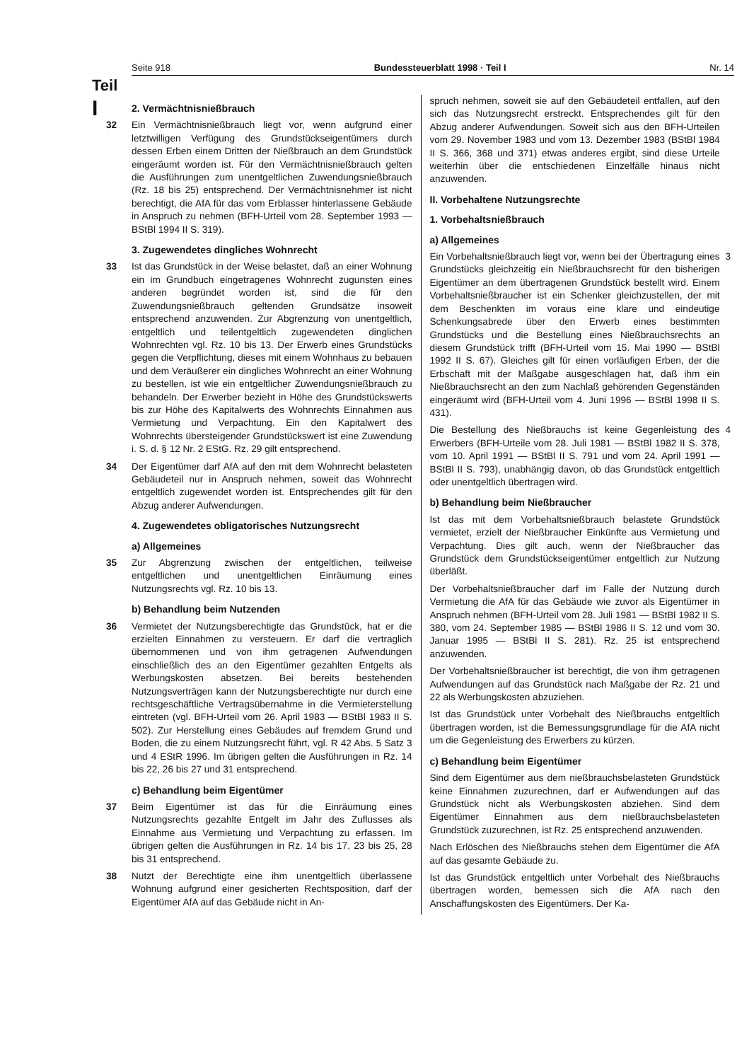Seite 918 Bundessteuerblatt 1998 · Teil I Nr. 14
Teil
I
2. Vermächtnisnießbrauch
32 Ein Vermächtnisnießbrauch liegt vor, wenn aufgrund einer letztwilligen Verfügung des Grundstückseigentümers durch dessen Erben einem Dritten der Nießbrauch an dem Grundstück eingeräumt worden ist. Für den Vermächtnisnießbrauch gelten die Ausführungen zum unentgeltlichen Zuwendungsnießbrauch (Rz. 18 bis 25) entsprechend. Der Vermächtnisnehmer ist nicht berechtigt, die AfA für das vom Erblasser hinterlassene Gebäude in Anspruch zu nehmen (BFH-Urteil vom 28. September 1993 — BStBl 1994 II S. 319).
3. Zugewendetes dingliches Wohnrecht
33 Ist das Grundstück in der Weise belastet, daß an einer Wohnung ein im Grundbuch eingetragenes Wohnrecht zugunsten eines anderen begründet worden ist, sind die für den Zuwendungsnießbrauch geltenden Grundsätze insoweit entsprechend anzuwenden. Zur Abgrenzung von unentgeltlich, entgeltlich und teilentgeltlich zugewendeten dinglichen Wohnrechten vgl. Rz. 10 bis 13. Der Erwerb eines Grundstücks gegen die Verpflichtung, dieses mit einem Wohnhaus zu bebauen und dem Veräußerer ein dingliches Wohnrecht an einer Wohnung zu bestellen, ist wie ein entgeltlicher Zuwendungsnießbrauch zu behandeln. Der Erwerber bezieht in Höhe des Grundstückswerts bis zur Höhe des Kapitalwerts des Wohnrechts Einnahmen aus Vermietung und Verpachtung. Ein den Kapitalwert des Wohnrechts übersteigender Grundstückswert ist eine Zuwendung i. S. d. § 12 Nr. 2 EStG. Rz. 29 gilt entsprechend.
34 Der Eigentümer darf AfA auf den mit dem Wohnrecht belasteten Gebäudeteil nur in Anspruch nehmen, soweit das Wohnrecht entgeltlich zugewendet worden ist. Entsprechendes gilt für den Abzug anderer Aufwendungen.
4. Zugewendetes obligatorisches Nutzungsrecht
a) Allgemeines
35 Zur Abgrenzung zwischen der entgeltlichen, teilweise entgeltlichen und unentgeltlichen Einräumung eines Nutzungsrechts vgl. Rz. 10 bis 13.
b) Behandlung beim Nutzenden
36 Vermietet der Nutzungsberechtigte das Grundstück, hat er die erzielten Einnahmen zu versteuern. Er darf die vertraglich übernommenen und von ihm getragenen Aufwendungen einschließlich des an den Eigentümer gezahlten Entgelts als Werbungskosten absetzen. Bei bereits bestehenden Nutzungsverträgen kann der Nutzungsberechtigte nur durch eine rechtsgeschäftliche Vertragsübernahme in die Vermieterstellung eintreten (vgl. BFH-Urteil vom 26. April 1983 — BStBl 1983 II S. 502). Zur Herstellung eines Gebäudes auf fremdem Grund und Boden, die zu einem Nutzungsrecht führt, vgl. R 42 Abs. 5 Satz 3 und 4 EStR 1996. Im übrigen gelten die Ausführungen in Rz. 14 bis 22, 26 bis 27 und 31 entsprechend.
c) Behandlung beim Eigentümer
37 Beim Eigentümer ist das für die Einräumung eines Nutzungsrechts gezahlte Entgelt im Jahr des Zuflusses als Einnahme aus Vermietung und Verpachtung zu erfassen. Im übrigen gelten die Ausführungen in Rz. 14 bis 17, 23 bis 25, 28 bis 31 entsprechend.
38 Nutzt der Berechtigte eine ihm unentgeltlich überlassene Wohnung aufgrund einer gesicherten Rechtsposition, darf der Eigentümer AfA auf das Gebäude nicht in An-
spruch nehmen, soweit sie auf den Gebäudeteil entfallen, auf den sich das Nutzungsrecht erstreckt. Entsprechendes gilt für den Abzug anderer Aufwendungen. Soweit sich aus den BFH-Urteilen vom 29. November 1983 und vom 13. Dezember 1983 (BStBl 1984 II S. 366, 368 und 371) etwas anderes ergibt, sind diese Urteile weiterhin über die entschiedenen Einzelfälle hinaus nicht anzuwenden.
II. Vorbehaltene Nutzungsrechte
1. Vorbehaltsnießbrauch
a) Allgemeines
Ein Vorbehaltsnießbrauch liegt vor, wenn bei der Übertragung eines Grundstücks gleichzeitig ein Nießbrauchsrecht für den bisherigen Eigentümer an dem übertragenen Grundstück bestellt wird. Einem Vorbehaltsnießbraucher ist ein Schenker gleichzustellen, der mit dem Beschenkten im voraus eine klare und eindeutige Schenkungsabrede über den Erwerb eines bestimmten Grundstücks und die Bestellung eines Nießbrauchsrechts an diesem Grundstück trifft (BFH-Urteil vom 15. Mai 1990 — BStBl 1992 II S. 67). Gleiches gilt für einen vorläufigen Erben, der die Erbschaft mit der Maßgabe ausgeschlagen hat, daß ihm ein Nießbrauchsrecht an den zum Nachlaß gehörenden Gegenständen eingeräumt wird (BFH-Urteil vom 4. Juni 1996 — BStBl 1998 II S. 431). 3
Die Bestellung des Nießbrauchs ist keine Gegenleistung des Erwerbers (BFH-Urteile vom 28. Juli 1981 — BStBl 1982 II S. 378, vom 10. April 1991 — BStBl II S. 791 und vom 24. April 1991 — BStBl II S. 793), unabhängig davon, ob das Grundstück entgeltlich oder unentgeltlich übertragen wird. 4
b) Behandlung beim Nießbraucher
Ist das mit dem Vorbehaltsnießbrauch belastete Grundstück vermietet, erzielt der Nießbraucher Einkünfte aus Vermietung und Verpachtung. Dies gilt auch, wenn der Nießbraucher das Grundstück dem Grundstückseigentümer entgeltlich zur Nutzung überläßt.
Der Vorbehaltsnießbraucher darf im Falle der Nutzung durch Vermietung die AfA für das Gebäude wie zuvor als Eigentümer in Anspruch nehmen (BFH-Urteil vom 28. Juli 1981 — BStBl 1982 II S. 380, vom 24. September 1985 — BStBl 1986 II S. 12 und vom 30. Januar 1995 — BStBl II S. 281). Rz. 25 ist entsprechend anzuwenden.
Der Vorbehaltsnießbraucher ist berechtigt, die von ihm getragenen Aufwendungen auf das Grundstück nach Maßgabe der Rz. 21 und 22 als Werbungskosten abzuziehen.
Ist das Grundstück unter Vorbehalt des Nießbrauchs entgeltlich übertragen worden, ist die Bemessungsgrundlage für die AfA nicht um die Gegenleistung des Erwerbers zu kürzen.
c) Behandlung beim Eigentümer
Sind dem Eigentümer aus dem nießbrauchsbelasteten Grundstück keine Einnahmen zuzurechnen, darf er Aufwendungen auf das Grundstück nicht als Werbungskosten abziehen. Sind dem Eigentümer Einnahmen aus dem nießbrauchsbelasteten Grundstück zuzurechnen, ist Rz. 25 entsprechend anzuwenden.
Nach Erlöschen des Nießbrauchs stehen dem Eigentümer die AfA auf das gesamte Gebäude zu.
Ist das Grundstück entgeltlich unter Vorbehalt des Nießbrauchs übertragen worden, bemessen sich die AfA nach den Anschaffungskosten des Eigentümers. Der Ka-